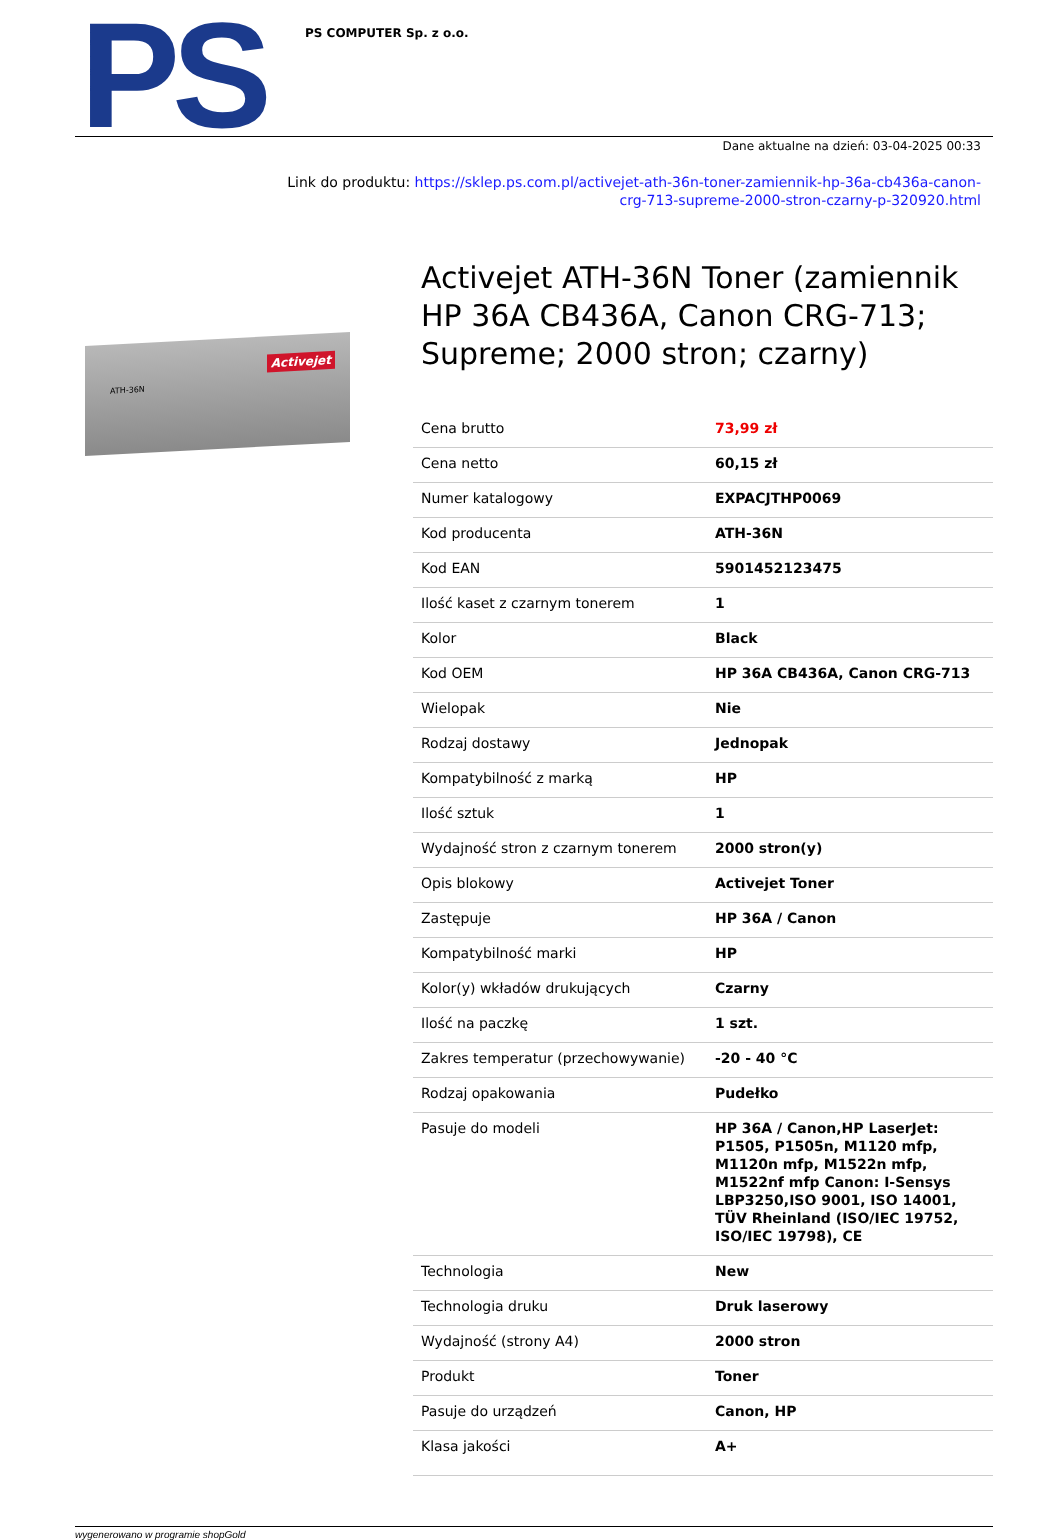PS
PS COMPUTER Sp. z o.o.
Dane aktualne na dzień: 03-04-2025 00:33
Link do produktu: https://sklep.ps.com.pl/activejet-ath-36n-toner-zamiennik-hp-36a-cb436a-canon-
crg-713-supreme-2000-stron-czarny-p-320920.html
ATH-36N
Activejet
Activejet ATH-36N Toner (zamiennik HP 36A CB436A, Canon CRG-713; Supreme; 2000 stron; czarny)
| Cena brutto | 73,99 zł |
| Cena netto | 60,15 zł |
| Numer katalogowy | EXPACJTHP0069 |
| Kod producenta | ATH-36N |
| Kod EAN | 5901452123475 |
| Ilość kaset z czarnym tonerem | 1 |
| Kolor | Black |
| Kod OEM | HP 36A CB436A, Canon CRG-713 |
| Wielopak | Nie |
| Rodzaj dostawy | Jednopak |
| Kompatybilność z marką | HP |
| Ilość sztuk | 1 |
| Wydajność stron z czarnym tonerem | 2000 stron(y) |
| Opis blokowy | Activejet Toner |
| Zastępuje | HP 36A / Canon |
| Kompatybilność marki | HP |
| Kolor(y) wkładów drukujących | Czarny |
| Ilość na paczkę | 1 szt. |
| Zakres temperatur (przechowywanie) | -20 - 40 °C |
| Rodzaj opakowania | Pudełko |
| Pasuje do modeli | HP 36A / Canon,HP LaserJet: P1505, P1505n, M1120 mfp, M1120n mfp, M1522n mfp, M1522nf mfp Canon: I-Sensys LBP3250,ISO 9001, ISO 14001, TÜV Rheinland (ISO/IEC 19752, ISO/IEC 19798), CE |
| Technologia | New |
| Technologia druku | Druk laserowy |
| Wydajność (strony A4) | 2000 stron |
| Produkt | Toner |
| Pasuje do urządzeń | Canon, HP |
| Klasa jakości | A+ |
wygenerowano w programie shopGold